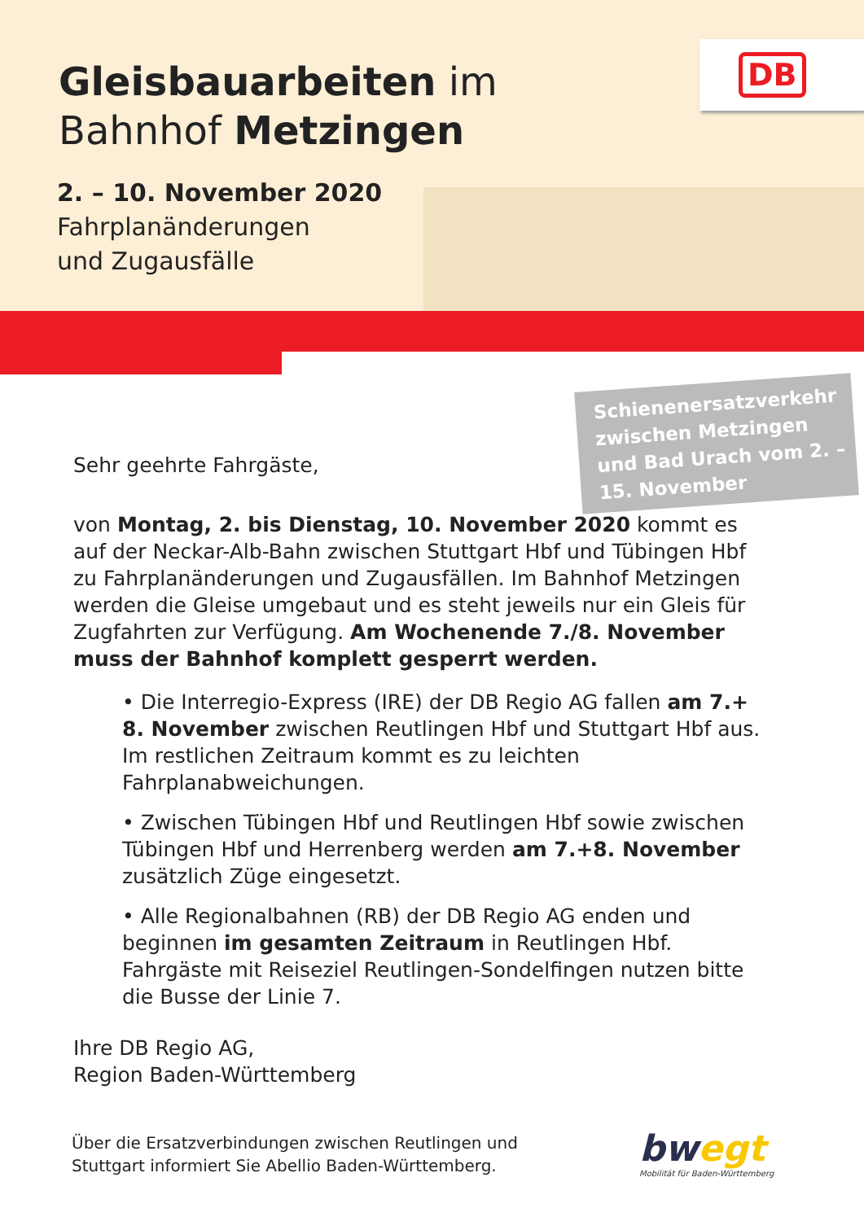Gleisbauarbeiten im
Bahnhof Metzingen
2. – 10. November 2020
Fahrplanänderungen
und Zugausfälle
DB
Schienenersatzverkehr zwischen Metzingen und Bad Urach vom 2. – 15. November
Sehr geehrte Fahrgäste,
von Montag, 2. bis Dienstag, 10. November 2020 kommt es auf der Neckar-Alb-Bahn zwischen Stuttgart Hbf und Tübingen Hbf zu Fahrplanänderungen und Zugausfällen. Im Bahnhof Metzingen werden die Gleise umgebaut und es steht jeweils nur ein Gleis für Zugfahrten zur Verfügung. Am Wochenende 7./8. November muss der Bahnhof komplett gesperrt werden.
• Die Interregio-Express (IRE) der DB Regio AG fallen am 7.+ 8. November zwischen Reutlingen Hbf und Stuttgart Hbf aus. Im restlichen Zeitraum kommt es zu leichten Fahrplanabweichungen.
• Zwischen Tübingen Hbf und Reutlingen Hbf sowie zwischen Tübingen Hbf und Herrenberg werden am 7.+8. November zusätzlich Züge eingesetzt.
• Alle Regionalbahnen (RB) der DB Regio AG enden und beginnen im gesamten Zeitraum in Reutlingen Hbf. Fahrgäste mit Reiseziel Reutlingen-Sondelfingen nutzen bitte die Busse der Linie 7.
Ihre DB Regio AG,
Region Baden-Württemberg
Über die Ersatzverbindungen zwischen Reutlingen und
Stuttgart informiert Sie Abellio Baden-Württemberg.
bwegt
Mobilität für Baden-Württemberg